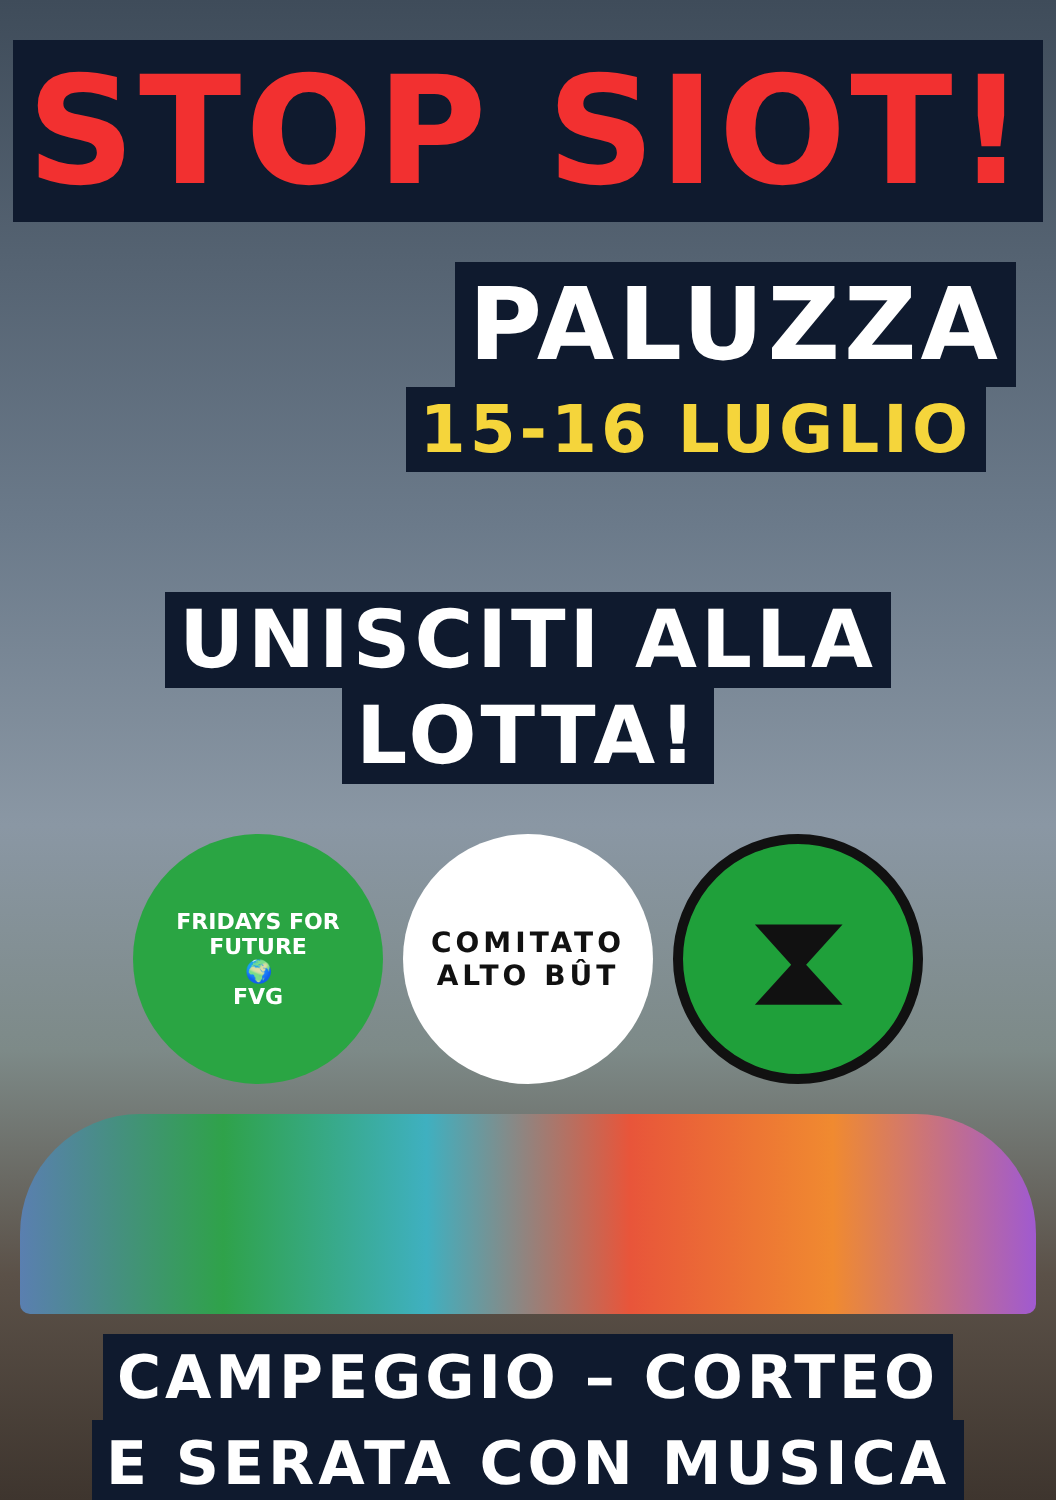STOP SIOT!
PALUZZA
15-16 LUGLIO
UNISCITI ALLA
LOTTA!
FRIDAYS FOR FUTURE
🌍
FVG
COMITATO
ALTO BÛT
⧗
CAMPEGGIO – CORTEO
E SERATA CON MUSICA